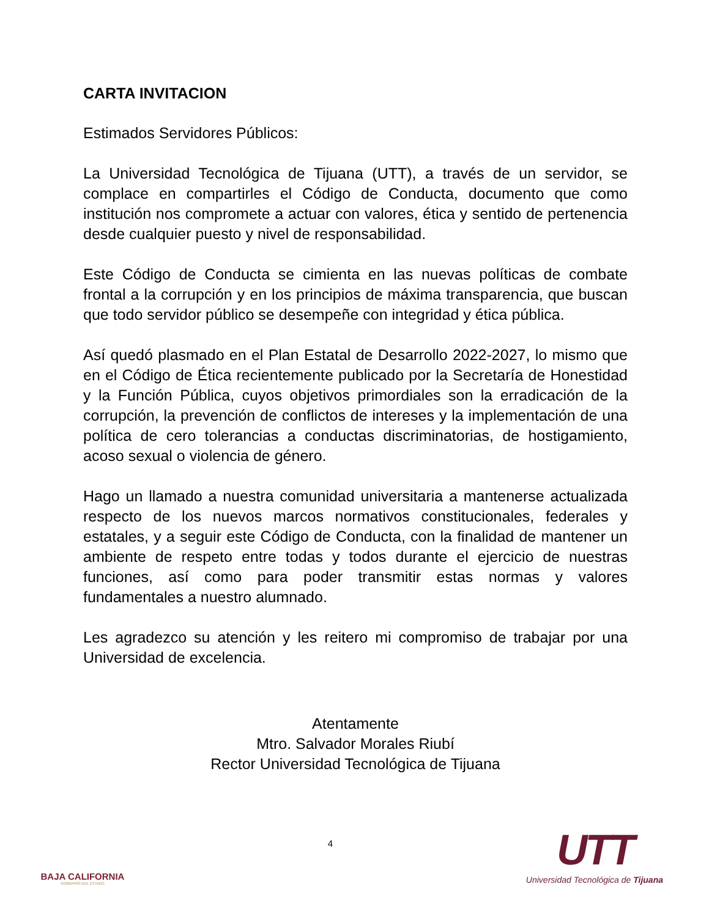CARTA INVITACION
Estimados Servidores Públicos:
La Universidad Tecnológica de Tijuana (UTT), a través de un servidor, se complace en compartirles el Código de Conducta, documento que como institución nos compromete a actuar con valores, ética y sentido de pertenencia desde cualquier puesto y nivel de responsabilidad.
Este Código de Conducta se cimienta en las nuevas políticas de combate frontal a la corrupción y en los principios de máxima transparencia, que buscan que todo servidor público se desempeñe con integridad y ética pública.
Así quedó plasmado en el Plan Estatal de Desarrollo 2022-2027, lo mismo que en el Código de Ética recientemente publicado por la Secretaría de Honestidad y la Función Pública, cuyos objetivos primordiales son la erradicación de la corrupción, la prevención de conflictos de intereses y la implementación de una política de cero tolerancias a conductas discriminatorias, de hostigamiento, acoso sexual o violencia de género.
Hago un llamado a nuestra comunidad universitaria a mantenerse actualizada respecto de los nuevos marcos normativos constitucionales, federales y estatales, y a seguir este Código de Conducta, con la finalidad de mantener un ambiente de respeto entre todas y todos durante el ejercicio de nuestras funciones, así como para poder transmitir estas normas y valores fundamentales a nuestro alumnado.
Les agradezco su atención y les reitero mi compromiso de trabajar por una Universidad de excelencia.
Atentamente
Mtro. Salvador Morales Riubí
Rector Universidad Tecnológica de Tijuana
BAJA CALIFORNIA
GOBIERNO DEL ESTADO
4
UTT
Universidad Tecnológica de Tijuana